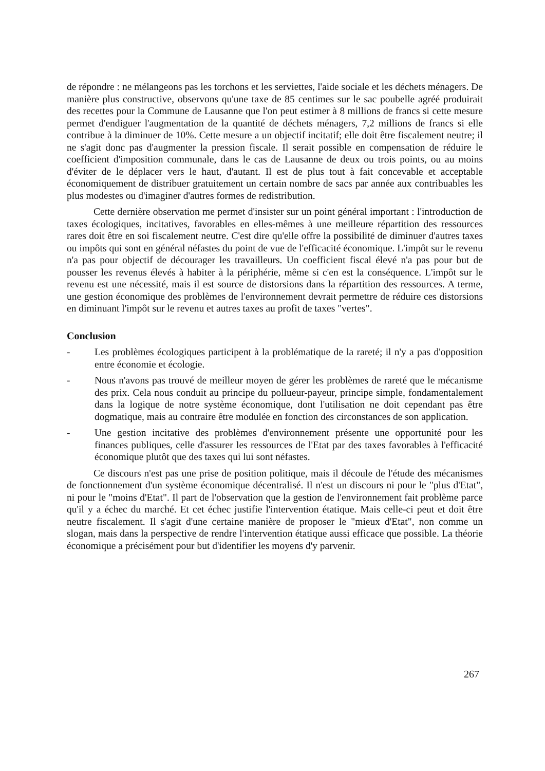de répondre : ne mélangeons pas les torchons et les serviettes, l'aide sociale et les déchets ménagers. De manière plus constructive, observons qu'une taxe de 85 centimes sur le sac poubelle agréé produirait des recettes pour la Commune de Lausanne que l'on peut estimer à 8 millions de francs si cette mesure permet d'endiguer l'augmentation de la quantité de déchets ménagers, 7,2 millions de francs si elle contribue à la diminuer de 10%. Cette mesure a un objectif incitatif; elle doit être fiscalement neutre; il ne s'agit donc pas d'augmenter la pression fiscale. Il serait possible en compensation de réduire le coefficient d'imposition communale, dans le cas de Lausanne de deux ou trois points, ou au moins d'éviter de le déplacer vers le haut, d'autant. Il est de plus tout à fait concevable et acceptable économiquement de distribuer gratuitement un certain nombre de sacs par année aux contribuables les plus modestes ou d'imaginer d'autres formes de redistribution.
Cette dernière observation me permet d'insister sur un point général important : l'introduction de taxes écologiques, incitatives, favorables en elles-mêmes à une meilleure répartition des ressources rares doit être en soi fiscalement neutre. C'est dire qu'elle offre la possibilité de diminuer d'autres taxes ou impôts qui sont en général néfastes du point de vue de l'efficacité économique. L'impôt sur le revenu n'a pas pour objectif de décourager les travailleurs. Un coefficient fiscal élevé n'a pas pour but de pousser les revenus élevés à habiter à la périphérie, même si c'en est la conséquence. L'impôt sur le revenu est une nécessité, mais il est source de distorsions dans la répartition des ressources. A terme, une gestion économique des problèmes de l'environnement devrait permettre de réduire ces distorsions en diminuant l'impôt sur le revenu et autres taxes au profit de taxes "vertes".
Conclusion
- Les problèmes écologiques participent à la problématique de la rareté; il n'y a pas d'opposition entre économie et écologie.
- Nous n'avons pas trouvé de meilleur moyen de gérer les problèmes de rareté que le mécanisme des prix. Cela nous conduit au principe du pollueur-payeur, principe simple, fondamentalement dans la logique de notre système économique, dont l'utilisation ne doit cependant pas être dogmatique, mais au contraire être modulée en fonction des circonstances de son application.
- Une gestion incitative des problèmes d'environnement présente une opportunité pour les finances publiques, celle d'assurer les ressources de l'Etat par des taxes favorables à l'efficacité économique plutôt que des taxes qui lui sont néfastes.
Ce discours n'est pas une prise de position politique, mais il découle de l'étude des mécanismes de fonctionnement d'un système économique décentralisé. Il n'est un discours ni pour le "plus d'Etat", ni pour le "moins d'Etat". Il part de l'observation que la gestion de l'environnement fait problème parce qu'il y a échec du marché. Et cet échec justifie l'intervention étatique. Mais celle-ci peut et doit être neutre fiscalement. Il s'agit d'une certaine manière de proposer le "mieux d'Etat", non comme un slogan, mais dans la perspective de rendre l'intervention étatique aussi efficace que possible. La théorie économique a précisément pour but d'identifier les moyens d'y parvenir.
267